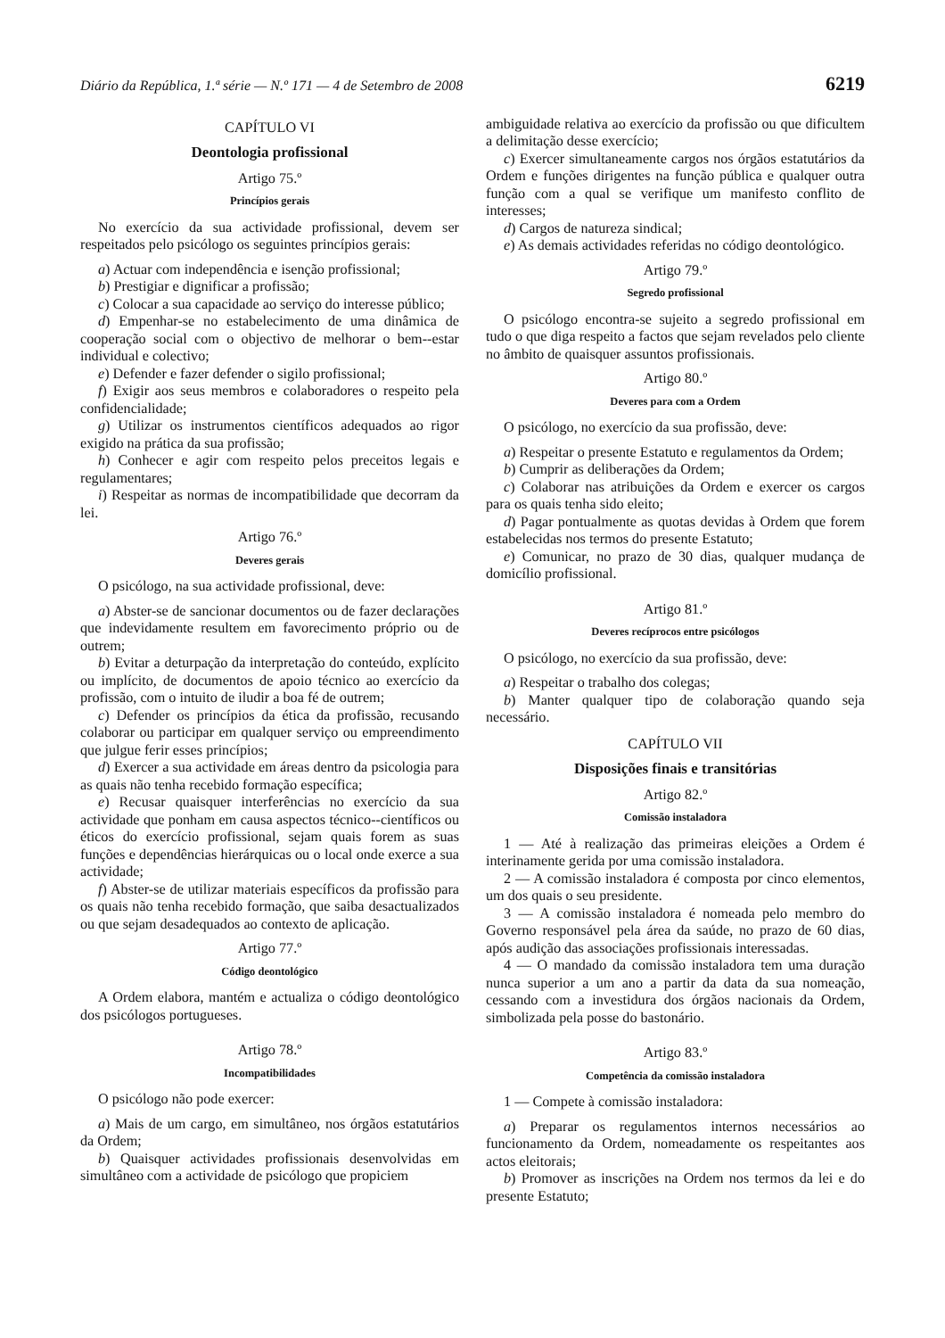Diário da República, 1.ª série — N.º 171 — 4 de Setembro de 2008 6219
CAPÍTULO VI
Deontologia profissional
Artigo 75.º
Princípios gerais
No exercício da sua actividade profissional, devem ser respeitados pelo psicólogo os seguintes princípios gerais:
a) Actuar com independência e isenção profissional;
b) Prestigiar e dignificar a profissão;
c) Colocar a sua capacidade ao serviço do interesse público;
d) Empenhar-se no estabelecimento de uma dinâmica de cooperação social com o objectivo de melhorar o bem--estar individual e colectivo;
e) Defender e fazer defender o sigilo profissional;
f) Exigir aos seus membros e colaboradores o respeito pela confidencialidade;
g) Utilizar os instrumentos científicos adequados ao rigor exigido na prática da sua profissão;
h) Conhecer e agir com respeito pelos preceitos legais e regulamentares;
i) Respeitar as normas de incompatibilidade que decorram da lei.
Artigo 76.º
Deveres gerais
O psicólogo, na sua actividade profissional, deve:
a) Abster-se de sancionar documentos ou de fazer declarações que indevidamente resultem em favorecimento próprio ou de outrem;
b) Evitar a deturpação da interpretação do conteúdo, explícito ou implícito, de documentos de apoio técnico ao exercício da profissão, com o intuito de iludir a boa fé de outrem;
c) Defender os princípios da ética da profissão, recusando colaborar ou participar em qualquer serviço ou empreendimento que julgue ferir esses princípios;
d) Exercer a sua actividade em áreas dentro da psicologia para as quais não tenha recebido formação específica;
e) Recusar quaisquer interferências no exercício da sua actividade que ponham em causa aspectos técnico--científicos ou éticos do exercício profissional, sejam quais forem as suas funções e dependências hierárquicas ou o local onde exerce a sua actividade;
f) Abster-se de utilizar materiais específicos da profissão para os quais não tenha recebido formação, que saiba desactualizados ou que sejam desadequados ao contexto de aplicação.
Artigo 77.º
Código deontológico
A Ordem elabora, mantém e actualiza o código deontológico dos psicólogos portugueses.
Artigo 78.º
Incompatibilidades
O psicólogo não pode exercer:
a) Mais de um cargo, em simultâneo, nos órgãos estatutários da Ordem;
b) Quaisquer actividades profissionais desenvolvidas em simultâneo com a actividade de psicólogo que propiciem
ambiguidade relativa ao exercício da profissão ou que dificultem a delimitação desse exercício;
c) Exercer simultaneamente cargos nos órgãos estatutários da Ordem e funções dirigentes na função pública e qualquer outra função com a qual se verifique um manifesto conflito de interesses;
d) Cargos de natureza sindical;
e) As demais actividades referidas no código deontológico.
Artigo 79.º
Segredo profissional
O psicólogo encontra-se sujeito a segredo profissional em tudo o que diga respeito a factos que sejam revelados pelo cliente no âmbito de quaisquer assuntos profissionais.
Artigo 80.º
Deveres para com a Ordem
O psicólogo, no exercício da sua profissão, deve:
a) Respeitar o presente Estatuto e regulamentos da Ordem;
b) Cumprir as deliberações da Ordem;
c) Colaborar nas atribuições da Ordem e exercer os cargos para os quais tenha sido eleito;
d) Pagar pontualmente as quotas devidas à Ordem que forem estabelecidas nos termos do presente Estatuto;
e) Comunicar, no prazo de 30 dias, qualquer mudança de domicílio profissional.
Artigo 81.º
Deveres recíprocos entre psicólogos
O psicólogo, no exercício da sua profissão, deve:
a) Respeitar o trabalho dos colegas;
b) Manter qualquer tipo de colaboração quando seja necessário.
CAPÍTULO VII
Disposições finais e transitórias
Artigo 82.º
Comissão instaladora
1 — Até à realização das primeiras eleições a Ordem é interinamente gerida por uma comissão instaladora.
2 — A comissão instaladora é composta por cinco elementos, um dos quais o seu presidente.
3 — A comissão instaladora é nomeada pelo membro do Governo responsável pela área da saúde, no prazo de 60 dias, após audição das associações profissionais interessadas.
4 — O mandado da comissão instaladora tem uma duração nunca superior a um ano a partir da data da sua nomeação, cessando com a investidura dos órgãos nacionais da Ordem, simbolizada pela posse do bastonário.
Artigo 83.º
Competência da comissão instaladora
1 — Compete à comissão instaladora:
a) Preparar os regulamentos internos necessários ao funcionamento da Ordem, nomeadamente os respeitantes aos actos eleitorais;
b) Promover as inscrições na Ordem nos termos da lei e do presente Estatuto;